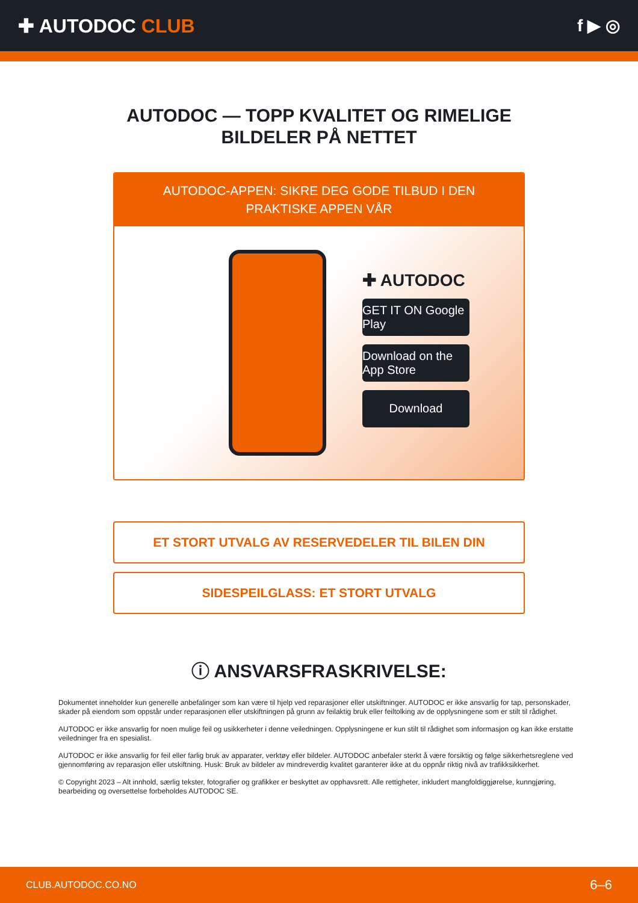✚ AUTODOC CLUB f ▶ ◎
AUTODOC — TOPP KVALITET OG RIMELIGE BILDELER PÅ NETTET
AUTODOC-APPEN: SIKRE DEG GODE TILBUD I DEN PRAKTISKE APPEN VÅR
✚ AUTODOC
GET IT ON Google Play
Download on the App Store
Download
ET STORT UTVALG AV RESERVEDELER TIL BILEN DIN
SIDESPEILGLASS: ET STORT UTVALG
ⓘ ANSVARSFRASKRIVELSE:
Dokumentet inneholder kun generelle anbefalinger som kan være til hjelp ved reparasjoner eller utskiftninger. AUTODOC er ikke ansvarlig for tap, personskader, skader på eiendom som oppstår under reparasjonen eller utskiftningen på grunn av feilaktig bruk eller feiltolking av de opplysningene som er stilt til rådighet.
AUTODOC er ikke ansvarlig for noen mulige feil og usikkerheter i denne veiledningen. Opplysningene er kun stilt til rådighet som informasjon og kan ikke erstatte veiledninger fra en spesialist.
AUTODOC er ikke ansvarlig for feil eller farlig bruk av apparater, verktøy eller bildeler. AUTODOC anbefaler sterkt å være forsiktig og følge sikkerhetsreglene ved gjennomføring av reparasjon eller utskiftning. Husk: Bruk av bildeler av mindreverdig kvalitet garanterer ikke at du oppnår riktig nivå av trafikksikkerhet.
© Copyright 2023 – Alt innhold, særlig tekster, fotografier og grafikker er beskyttet av opphavsrett. Alle rettigheter, inkludert mangfoldiggjørelse, kunngjøring, bearbeiding og oversettelse forbeholdes AUTODOC SE.
CLUB.AUTODOC.CO.NO 6–6